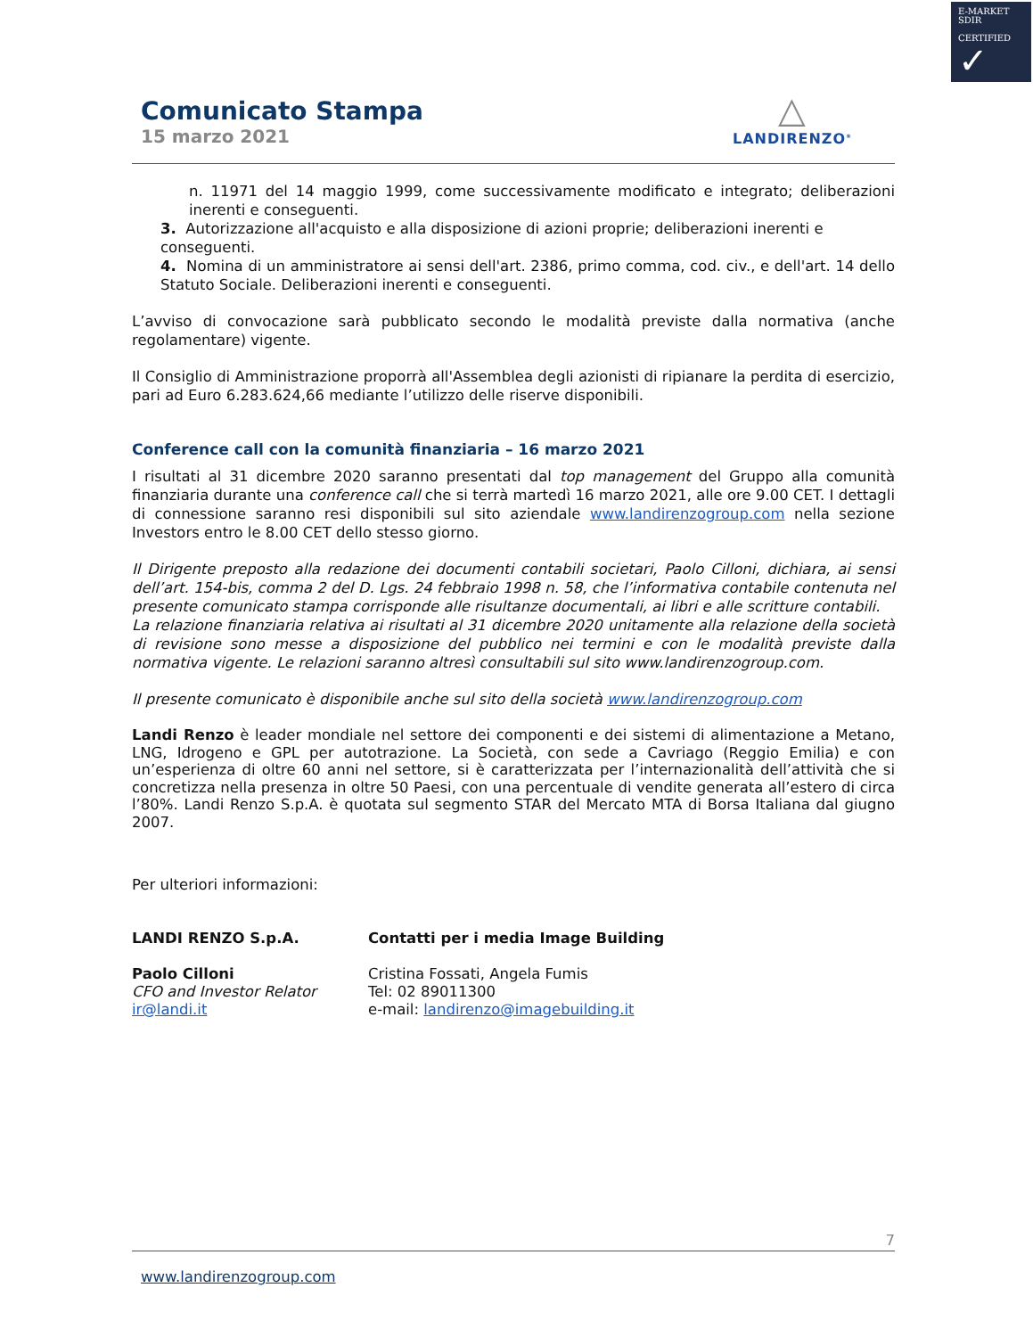E-MARKET
SDIR
CERTIFIED
✓
Comunicato Stampa
15 marzo 2021
△
LANDIRENZO<sup>®</sup>
n. 11971 del 14 maggio 1999, come successivamente modificato e integrato; deliberazioni inerenti e conseguenti.
3. Autorizzazione all'acquisto e alla disposizione di azioni proprie; deliberazioni inerenti e conseguenti.
4. Nomina di un amministratore ai sensi dell'art. 2386, primo comma, cod. civ., e dell'art. 14 dello Statuto Sociale. Deliberazioni inerenti e conseguenti.
L’avviso di convocazione sarà pubblicato secondo le modalità previste dalla normativa (anche regolamentare) vigente.
Il Consiglio di Amministrazione proporrà all'Assemblea degli azionisti di ripianare la perdita di esercizio, pari ad Euro 6.283.624,66 mediante l’utilizzo delle riserve disponibili.
Conference call con la comunità finanziaria – 16 marzo 2021
I risultati al 31 dicembre 2020 saranno presentati dal top management del Gruppo alla comunità finanziaria durante una conference call che si terrà martedì 16 marzo 2021, alle ore 9.00 CET. I dettagli di connessione saranno resi disponibili sul sito aziendale www.landirenzogroup.com nella sezione Investors entro le 8.00 CET dello stesso giorno.
Il Dirigente preposto alla redazione dei documenti contabili societari, Paolo Cilloni, dichiara, ai sensi dell’art. 154-bis, comma 2 del D. Lgs. 24 febbraio 1998 n. 58, che l’informativa contabile contenuta nel presente comunicato stampa corrisponde alle risultanze documentali, ai libri e alle scritture contabili.
La relazione finanziaria relativa ai risultati al 31 dicembre 2020 unitamente alla relazione della società di revisione sono messe a disposizione del pubblico nei termini e con le modalità previste dalla normativa vigente. Le relazioni saranno altresì consultabili sul sito www.landirenzogroup.com.
Il presente comunicato è disponibile anche sul sito della società www.landirenzogroup.com
Landi Renzo è leader mondiale nel settore dei componenti e dei sistemi di alimentazione a Metano, LNG, Idrogeno e GPL per autotrazione. La Società, con sede a Cavriago (Reggio Emilia) e con un’esperienza di oltre 60 anni nel settore, si è caratterizzata per l’internazionalità dell’attività che si concretizza nella presenza in oltre 50 Paesi, con una percentuale di vendite generata all’estero di circa l’80%. Landi Renzo S.p.A. è quotata sul segmento STAR del Mercato MTA di Borsa Italiana dal giugno 2007.
Per ulteriori informazioni:
LANDI RENZO S.p.A.
Paolo Cilloni
CFO and Investor Relator
ir@landi.it
Contatti per i media Image Building
Cristina Fossati, Angela Fumis
Tel: 02 89011300
e-mail: landirenzo@imagebuilding.it
7
www.landirenzogroup.com